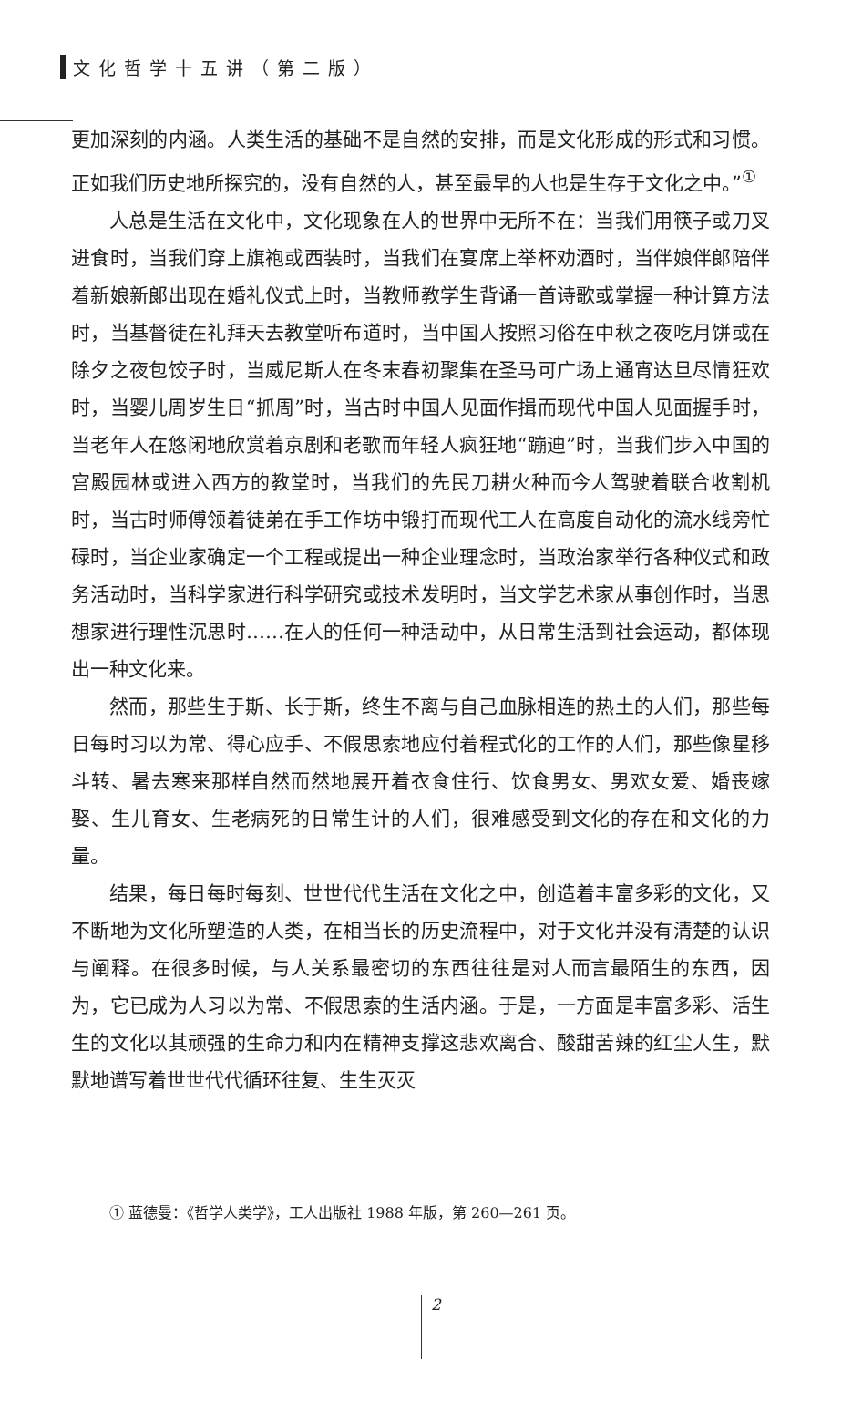文化哲学十五讲（第二版）
更加深刻的内涵。人类生活的基础不是自然的安排，而是文化形成的形式和习惯。正如我们历史地所探究的，没有自然的人，甚至最早的人也是生存于文化之中。”<sup>①</sup>
人总是生活在文化中，文化现象在人的世界中无所不在：当我们用筷子或刀叉进食时，当我们穿上旗袍或西装时，当我们在宴席上举杯劝酒时，当伴娘伴郎陪伴着新娘新郎出现在婚礼仪式上时，当教师教学生背诵一首诗歌或掌握一种计算方法时，当基督徒在礼拜天去教堂听布道时，当中国人按照习俗在中秋之夜吃月饼或在除夕之夜包饺子时，当威尼斯人在冬末春初聚集在圣马可广场上通宵达旦尽情狂欢时，当婴儿周岁生日“抓周”时，当古时中国人见面作揖而现代中国人见面握手时，当老年人在悠闲地欣赏着京剧和老歌而年轻人疯狂地“蹦迪”时，当我们步入中国的宫殿园林或进入西方的教堂时，当我们的先民刀耕火种而今人驾驶着联合收割机时，当古时师傅领着徒弟在手工作坊中锻打而现代工人在高度自动化的流水线旁忙碌时，当企业家确定一个工程或提出一种企业理念时，当政治家举行各种仪式和政务活动时，当科学家进行科学研究或技术发明时，当文学艺术家从事创作时，当思想家进行理性沉思时……在人的任何一种活动中，从日常生活到社会运动，都体现出一种文化来。
然而，那些生于斯、长于斯，终生不离与自己血脉相连的热土的人们，那些每日每时习以为常、得心应手、不假思索地应付着程式化的工作的人们，那些像星移斗转、暑去寒来那样自然而然地展开着衣食住行、饮食男女、男欢女爱、婚丧嫁娶、生儿育女、生老病死的日常生计的人们，很难感受到文化的存在和文化的力量。
结果，每日每时每刻、世世代代生活在文化之中，创造着丰富多彩的文化，又不断地为文化所塑造的人类，在相当长的历史流程中，对于文化并没有清楚的认识与阐释。在很多时候，与人关系最密切的东西往往是对人而言最陌生的东西，因为，它已成为人习以为常、不假思索的生活内涵。于是，一方面是丰富多彩、活生生的文化以其顽强的生命力和内在精神支撑这悲欢离合、酸甜苦辣的红尘人生，默默地谱写着世世代代循环往复、生生灭灭
① 蓝德曼：《哲学人类学》，工人出版社 1988 年版，第 260—261 页。
2